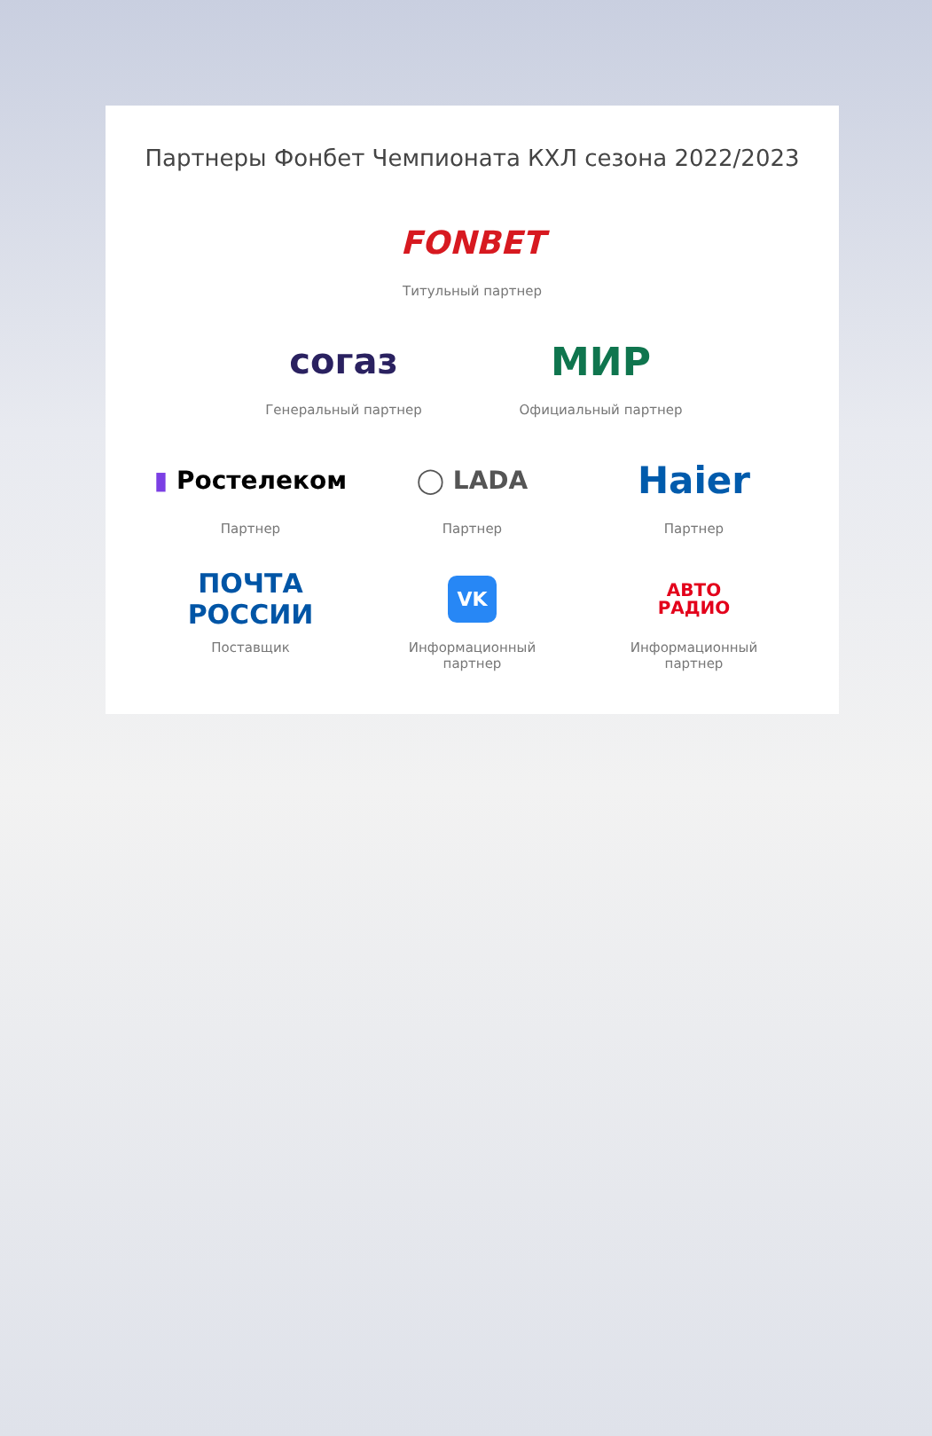Партнеры Фонбет Чемпионата КХЛ сезона 2022/2023
FONBET
Титульный партнер
согаз
Генеральный партнер
МИР
Официальный партнер
▮ Ростелеком
Партнер
◯ LADA
Партнер
Haier
Партнер
ПОЧТА РОССИИ
Поставщик
VK
Информационный партнер
АВТО
РАДИО
Информационный партнер